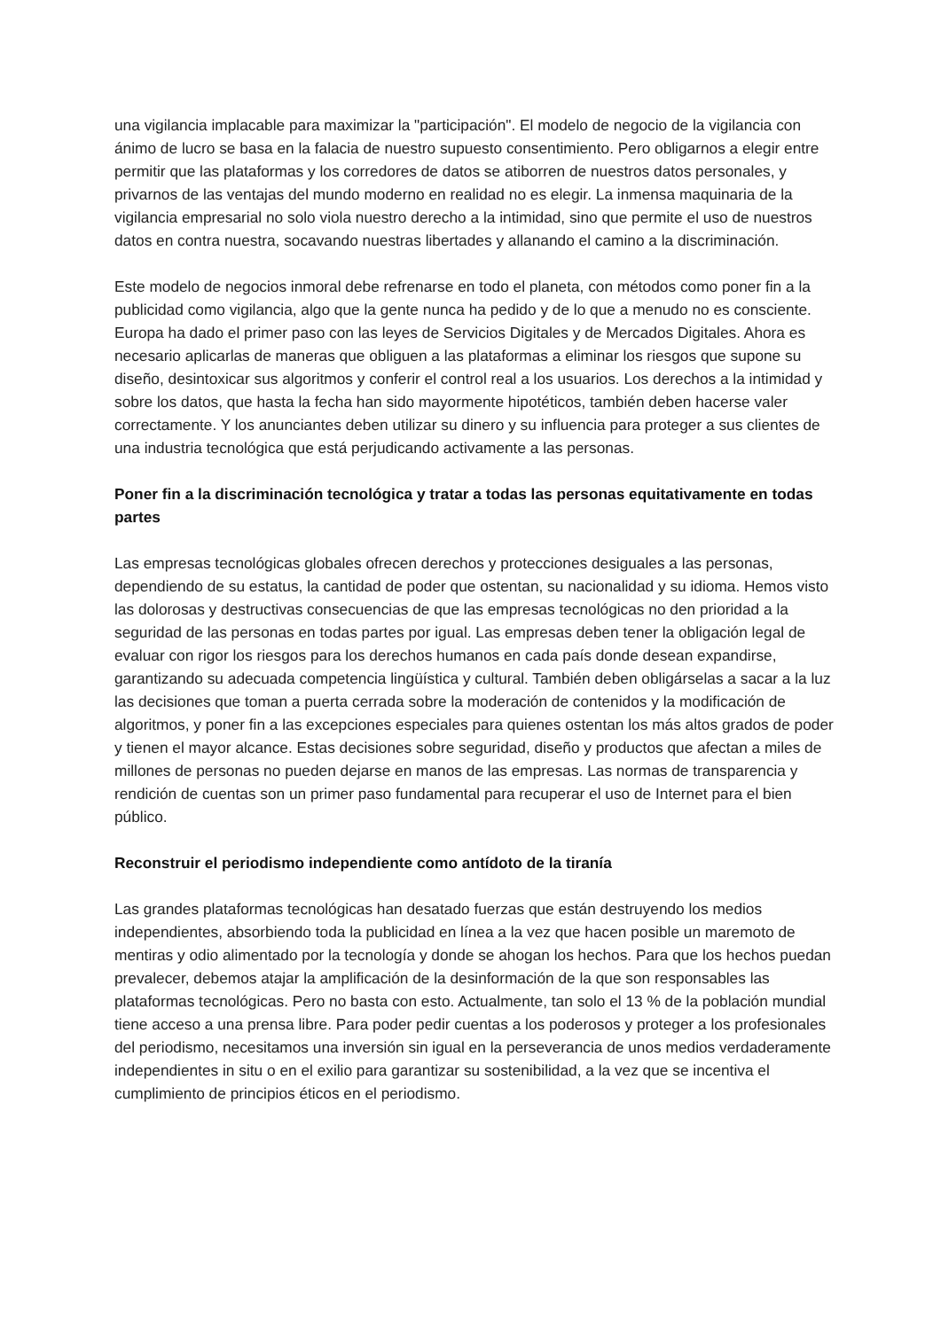una vigilancia implacable para maximizar la "participación". El modelo de negocio de la vigilancia con ánimo de lucro se basa en la falacia de nuestro supuesto consentimiento. Pero obligarnos a elegir entre permitir que las plataformas y los corredores de datos se atiborren de nuestros datos personales, y privarnos de las ventajas del mundo moderno en realidad no es elegir. La inmensa maquinaria de la vigilancia empresarial no solo viola nuestro derecho a la intimidad, sino que permite el uso de nuestros datos en contra nuestra, socavando nuestras libertades y allanando el camino a la discriminación.
Este modelo de negocios inmoral debe refrenarse en todo el planeta, con métodos como poner fin a la publicidad como vigilancia, algo que la gente nunca ha pedido y de lo que a menudo no es consciente. Europa ha dado el primer paso con las leyes de Servicios Digitales y de Mercados Digitales. Ahora es necesario aplicarlas de maneras que obliguen a las plataformas a eliminar los riesgos que supone su diseño, desintoxicar sus algoritmos y conferir el control real a los usuarios. Los derechos a la intimidad y sobre los datos, que hasta la fecha han sido mayormente hipotéticos, también deben hacerse valer correctamente. Y los anunciantes deben utilizar su dinero y su influencia para proteger a sus clientes de una industria tecnológica que está perjudicando activamente a las personas.
Poner fin a la discriminación tecnológica y tratar a todas las personas equitativamente en todas partes
Las empresas tecnológicas globales ofrecen derechos y protecciones desiguales a las personas, dependiendo de su estatus, la cantidad de poder que ostentan, su nacionalidad y su idioma. Hemos visto las dolorosas y destructivas consecuencias de que las empresas tecnológicas no den prioridad a la seguridad de las personas en todas partes por igual. Las empresas deben tener la obligación legal de evaluar con rigor los riesgos para los derechos humanos en cada país donde desean expandirse, garantizando su adecuada competencia lingüística y cultural. También deben obligárselas a sacar a la luz las decisiones que toman a puerta cerrada sobre la moderación de contenidos y la modificación de algoritmos, y poner fin a las excepciones especiales para quienes ostentan los más altos grados de poder y tienen el mayor alcance. Estas decisiones sobre seguridad, diseño y productos que afectan a miles de millones de personas no pueden dejarse en manos de las empresas. Las normas de transparencia y rendición de cuentas son un primer paso fundamental para recuperar el uso de Internet para el bien público.
Reconstruir el periodismo independiente como antídoto de la tiranía
Las grandes plataformas tecnológicas han desatado fuerzas que están destruyendo los medios independientes, absorbiendo toda la publicidad en línea a la vez que hacen posible un maremoto de mentiras y odio alimentado por la tecnología y donde se ahogan los hechos. Para que los hechos puedan prevalecer, debemos atajar la amplificación de la desinformación de la que son responsables las plataformas tecnológicas. Pero no basta con esto. Actualmente, tan solo el 13 % de la población mundial tiene acceso a una prensa libre. Para poder pedir cuentas a los poderosos y proteger a los profesionales del periodismo, necesitamos una inversión sin igual en la perseverancia de unos medios verdaderamente independientes in situ o en el exilio para garantizar su sostenibilidad, a la vez que se incentiva el cumplimiento de principios éticos en el periodismo.